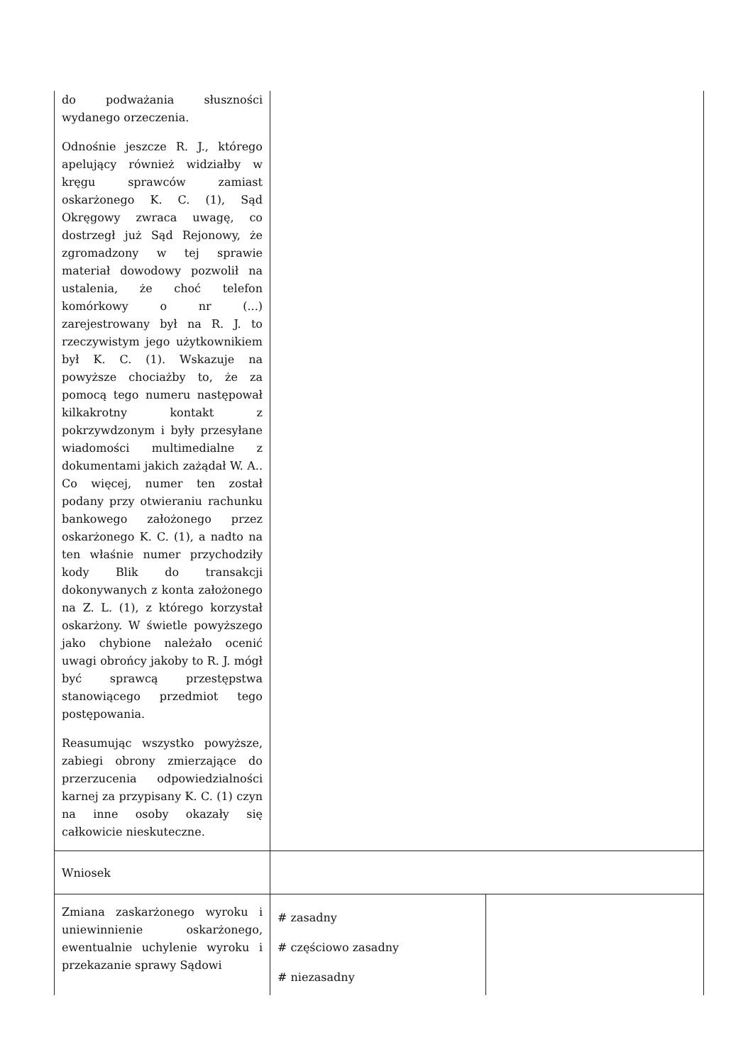| do podważania słuszności wydanego orzeczenia. Odnośnie jeszcze R. J., którego apelujący również widziałby w kręgu sprawców zamiast oskarżonego K. C. (1), Sąd Okręgowy zwraca uwagę, co dostrzegł już Sąd Rejonowy, że zgromadzony w tej sprawie materiał dowodowy pozwolił na ustalenia, że choć telefon komórkowy o nr (...) zarejestrowany był na R. J. to rzeczywistym jego użytkownikiem był K. C. (1). Wskazuje na powyższe chociażby to, że za pomocą tego numeru następował kilkakrotny kontakt z pokrzywdzonym i były przesyłane wiadomości multimedialne z dokumentami jakich zażądał W. A.. Co więcej, numer ten został podany przy otwieraniu rachunku bankowego założonego przez oskarżonego K. C. (1), a nadto na ten właśnie numer przychodziły kody Blik do transakcji dokonywanych z konta założonego na Z. L. (1), z którego korzystał oskarżony. W świetle powyższego jako chybione należało ocenić uwagi obrońcy jakoby to R. J. mógł być sprawcą przestępstwa stanowiącego przedmiot tego postępowania. Reasumując wszystko powyższe, zabiegi obrony zmierzające do przerzucenia odpowiedzialności karnej za przypisany K. C. (1) czyn na inne osoby okazały się całkowicie nieskuteczne. | | |
| Wniosek | | |
| Zmiana zaskarżonego wyroku i uniewinnienie oskarżonego, ewentualnie uchylenie wyroku i przekazanie sprawy Sądowi | # zasadny # częściowo zasadny # niezasadny | |